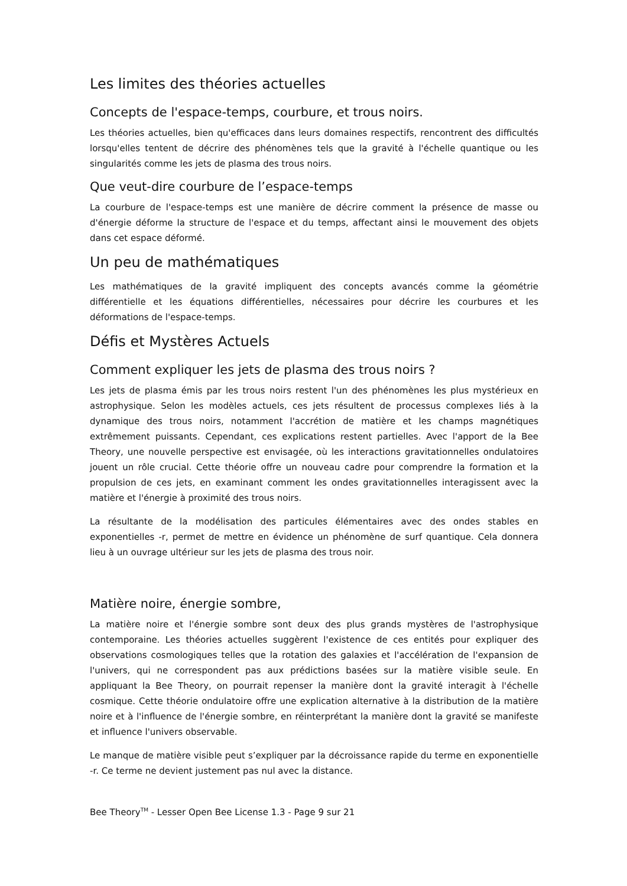Les limites des théories actuelles
Concepts de l'espace-temps, courbure, et trous noirs.
Les théories actuelles, bien qu'efficaces dans leurs domaines respectifs, rencontrent des difficultés lorsqu'elles tentent de décrire des phénomènes tels que la gravité à l'échelle quantique ou les singularités comme les jets de plasma des trous noirs.
Que veut-dire courbure de l’espace-temps
La courbure de l'espace-temps est une manière de décrire comment la présence de masse ou d'énergie déforme la structure de l'espace et du temps, affectant ainsi le mouvement des objets dans cet espace déformé.
Un peu de mathématiques
Les mathématiques de la gravité impliquent des concepts avancés comme la géométrie différentielle et les équations différentielles, nécessaires pour décrire les courbures et les déformations de l'espace-temps.
Défis et Mystères Actuels
Comment expliquer les jets de plasma des trous noirs ?
Les jets de plasma émis par les trous noirs restent l'un des phénomènes les plus mystérieux en astrophysique. Selon les modèles actuels, ces jets résultent de processus complexes liés à la dynamique des trous noirs, notamment l'accrétion de matière et les champs magnétiques extrêmement puissants. Cependant, ces explications restent partielles. Avec l'apport de la Bee Theory, une nouvelle perspective est envisagée, où les interactions gravitationnelles ondulatoires jouent un rôle crucial. Cette théorie offre un nouveau cadre pour comprendre la formation et la propulsion de ces jets, en examinant comment les ondes gravitationnelles interagissent avec la matière et l'énergie à proximité des trous noirs.
La résultante de la modélisation des particules élémentaires avec des ondes stables en exponentielles -r, permet de mettre en évidence un phénomène de surf quantique. Cela donnera lieu à un ouvrage ultérieur sur les jets de plasma des trous noir.
Matière noire, énergie sombre,
La matière noire et l'énergie sombre sont deux des plus grands mystères de l'astrophysique contemporaine. Les théories actuelles suggèrent l'existence de ces entités pour expliquer des observations cosmologiques telles que la rotation des galaxies et l'accélération de l'expansion de l'univers, qui ne correspondent pas aux prédictions basées sur la matière visible seule. En appliquant la Bee Theory, on pourrait repenser la manière dont la gravité interagit à l'échelle cosmique. Cette théorie ondulatoire offre une explication alternative à la distribution de la matière noire et à l'influence de l'énergie sombre, en réinterprétant la manière dont la gravité se manifeste et influence l'univers observable.
Le manque de matière visible peut s’expliquer par la décroissance rapide du terme en exponentielle -r. Ce terme ne devient justement pas nul avec la distance.
Bee Theory<sup>TM</sup> - Lesser Open Bee License 1.3 - Page 9 sur 21